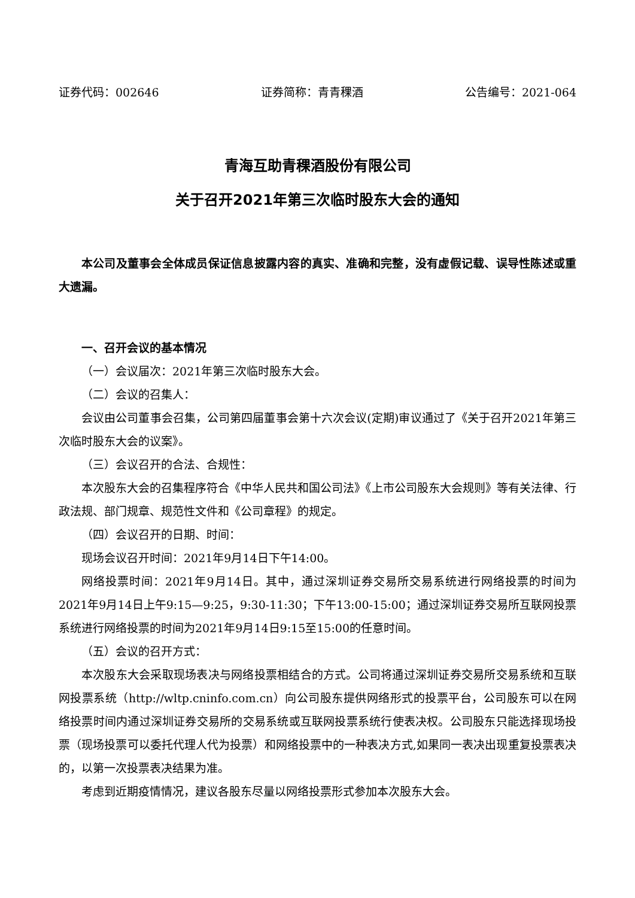证券代码：002646 证券简称：青青稞酒 公告编号：2021-064
青海互助青稞酒股份有限公司
关于召开2021年第三次临时股东大会的通知
本公司及董事会全体成员保证信息披露内容的真实、准确和完整，没有虚假记载、误导性陈述或重大遗漏。
一、召开会议的基本情况
（一）会议届次：2021年第三次临时股东大会。
（二）会议的召集人：
会议由公司董事会召集，公司第四届董事会第十六次会议(定期)审议通过了《关于召开2021年第三次临时股东大会的议案》。
（三）会议召开的合法、合规性：
本次股东大会的召集程序符合《中华人民共和国公司法》《上市公司股东大会规则》等有关法律、行政法规、部门规章、规范性文件和《公司章程》的规定。
（四）会议召开的日期、时间：
现场会议召开时间：2021年9月14日下午14:00。
网络投票时间：2021年9月14日。其中，通过深圳证券交易所交易系统进行网络投票的时间为2021年9月14日上午9:15—9:25，9:30-11:30；下午13:00-15:00；通过深圳证券交易所互联网投票系统进行网络投票的时间为2021年9月14日9:15至15:00的任意时间。
（五）会议的召开方式：
本次股东大会采取现场表决与网络投票相结合的方式。公司将通过深圳证券交易所交易系统和互联网投票系统（http://wltp.cninfo.com.cn）向公司股东提供网络形式的投票平台，公司股东可以在网络投票时间内通过深圳证券交易所的交易系统或互联网投票系统行使表决权。公司股东只能选择现场投票（现场投票可以委托代理人代为投票）和网络投票中的一种表决方式,如果同一表决出现重复投票表决的，以第一次投票表决结果为准。
考虑到近期疫情情况，建议各股东尽量以网络投票形式参加本次股东大会。